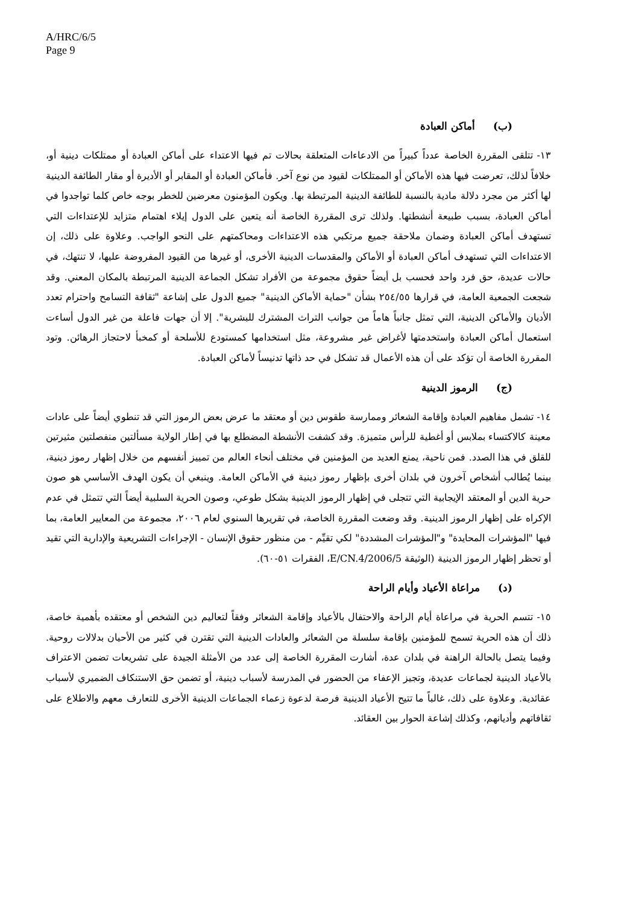A/HRC/6/5
Page 9
(ب) أماكن العبادة
١٣- تتلقى المقررة الخاصة عدداً كبيراً من الادعاءات المتعلقة بحالات تم فيها الاعتداء على أماكن العبادة أو ممتلكات دينية أو، خلافاً لذلك، تعرضت فيها هذه الأماكن أو الممتلكات لقيود من نوع آخر. فأماكن العبادة أو المقابر أو الأديرة أو مقار الطائفة الدينية لها أكثر من مجرد دلالة مادية بالنسبة للطائفة الدينية المرتبطة بها. ويكون المؤمنون معرضين للخطر بوجه خاص كلما تواجدوا في أماكن العبادة، بسبب طبيعة أنشطتها. ولذلك ترى المقررة الخاصة أنه يتعين على الدول إيلاء اهتمام متزايد للإعتداءات التي تستهدف أماكن العبادة وضمان ملاحقة جميع مرتكبي هذه الاعتداءات ومحاكمتهم على النحو الواجب. وعلاوة على ذلك، إن الاعتداءات التي تستهدف أماكن العبادة أو الأماكن والمقدسات الدينية الأخرى، أو غيرها من القيود المفروضة عليها، لا تنتهك، في حالات عديدة، حق فرد واحد فحسب بل أيضاً حقوق مجموعة من الأفراد تشكل الجماعة الدينية المرتبطة بالمكان المعني. وقد شجعت الجمعية العامة، في قرارها ٢٥٤/٥٥ بشأن "حماية الأماكن الدينية" جميع الدول على إشاعة "ثقافة التسامح واحترام تعدد الأديان والأماكن الدينية، التي تمثل جانباً هاماً من جوانب التراث المشترك للبشرية". إلا أن جهات فاعلة من غير الدول أساءت استعمال أماكن العبادة واستخدمتها لأغراض غير مشروعة، مثل استخدامها كمستودع للأسلحة أو كمخبأ لاحتجاز الرهائن. وتود المقررة الخاصة أن تؤكد على أن هذه الأعمال قد تشكل في حد ذاتها تدنيساً لأماكن العبادة.
(ج) الرموز الدينية
١٤- تشمل مفاهيم العبادة وإقامة الشعائر وممارسة طقوس دين أو معتقد ما عرض بعض الرموز التي قد تنطوي أيضاً على عادات معينة كالاكتساء بملابس أو أغطية للرأس متميزة. وقد كشفت الأنشطة المضطلع بها في إطار الولاية مسألتين منفصلتين مثيرتين للقلق في هذا الصدد. فمن ناحية، يمنع العديد من المؤمنين في مختلف أنحاء العالم من تمييز أنفسهم من خلال إظهار رموز دينية، بينما يُطالب أشخاص آخرون في بلدان أخرى بإظهار رموز دينية في الأماكن العامة. وينبغي أن يكون الهدف الأساسي هو صون حرية الدين أو المعتقد الإيجابية التي تتجلى في إظهار الرموز الدينية بشكل طوعي، وصون الحرية السلبية أيضاً التي تتمثل في عدم الإكراه على إظهار الرموز الدينية. وقد وضعت المقررة الخاصة، في تقريرها السنوي لعام ٢٠٠٦، مجموعة من المعايير العامة، بما فيها "المؤشرات المحايدة" و"المؤشرات المشددة" لكي تقيِّم - من منظور حقوق الإنسان - الإجراءات التشريعية والإدارية التي تقيد أو تحظر إظهار الرموز الدينية (الوثيقة E/CN.4/2006/5، الفقرات ٥١-٦٠).
(د) مراعاة الأعياد وأيام الراحة
١٥- تتسم الحرية في مراعاة أيام الراحة والاحتفال بالأعياد وإقامة الشعائر وفقاً لتعاليم دين الشخص أو معتقده بأهمية خاصة، ذلك أن هذه الحرية تسمح للمؤمنين بإقامة سلسلة من الشعائر والعادات الدينية التي تقترن في كثير من الأحيان بدلالات روحية. وفيما يتصل بالحالة الراهنة في بلدان عدة، أشارت المقررة الخاصة إلى عدد من الأمثلة الجيدة على تشريعات تضمن الاعتراف بالأعياد الدينية لجماعات عديدة، وتجيز الإعفاء من الحضور في المدرسة لأسباب دينية، أو تضمن حق الاستنكاف الضميري لأسباب عقائدية. وعلاوة على ذلك، غالباً ما تتيح الأعياد الدينية فرصة لدعوة زعماء الجماعات الدينية الأخرى للتعارف معهم والاطلاع على ثقافاتهم وأديانهم، وكذلك إشاعة الحوار بين العقائد.